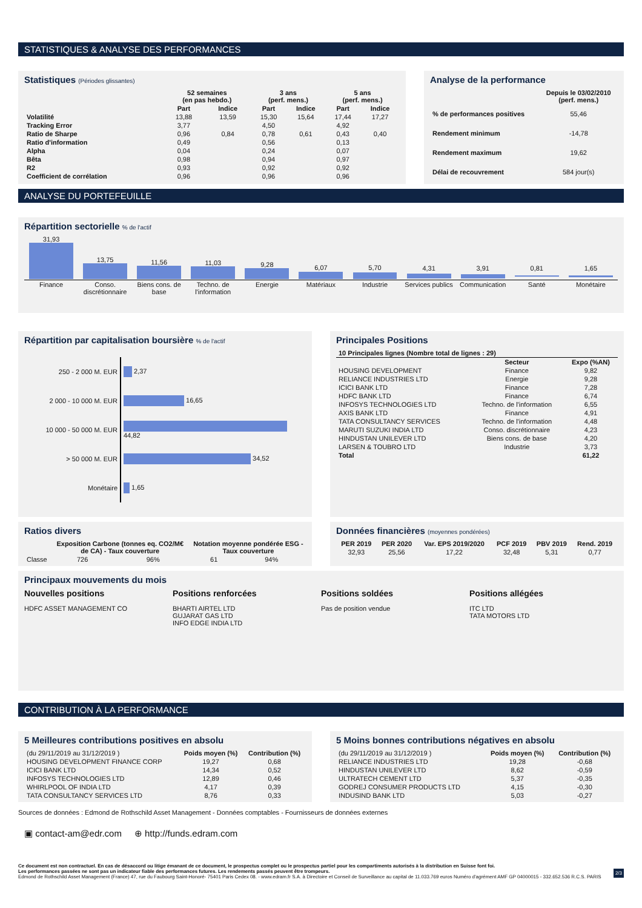STATISTIQUES & ANALYSE DES PERFORMANCES
Statistiques (Périodes glissantes)
| | 52 semaines (en pas hebdo.) | | 3 ans (perf. mens.) | | 5 ans (perf. mens.) | |
| --- | --- | --- | --- | --- | --- | --- |
| | Part | Indice | Part | Indice | Part | Indice |
| Volatilité | 13,88 | 13,59 | 15,30 | 15,64 | 17,44 | 17,27 |
| Tracking Error | 3,77 | | 4,50 | | 4,92 | |
| Ratio de Sharpe | 0,96 | 0,84 | 0,78 | 0,61 | 0,43 | 0,40 |
| Ratio d'information | 0,49 | | 0,56 | | 0,13 | |
| Alpha | 0,04 | | 0,24 | | 0,07 | |
| Bêta | 0,98 | | 0,94 | | 0,97 | |
| R2 | 0,93 | | 0,92 | | 0,92 | |
| Coefficient de corrélation | 0,96 | | 0,96 | | 0,96 | |
Analyse de la performance
| | Depuis le 03/02/2010 (perf. mens.) |
| --- | --- |
| % de performances positives | 55,46 |
| Rendement minimum | -14,78 |
| Rendement maximum | 19,62 |
| Délai de recouvrement | 584 jour(s) |
ANALYSE DU PORTEFEUILLE
Répartition sectorielle % de l'actif
| 31,93 | 13,75 | 11,56 | 11,03 | 9,28 | 6,07 | 5,70 | 4,31 | 3,91 | 0,81 | 1,65 |
| Finance | Conso. discrétionnaire | Biens cons. de base | Techno. de l'information | Energie | Matériaux | Industrie | Services publics | Communication | Santé | Monétaire |
Répartition par capitalisation boursière % de l'actif
| 250 - 2 000 M. EUR | 2,37 |
| 2 000 - 10 000 M. EUR | 16,65 |
| 10 000 - 50 000 M. EUR | 44,82 |
| > 50 000 M. EUR | 34,52 |
| Monétaire | 1,65 |
Principales Positions
| 10 Principales lignes (Nombre total de lignes : 29) | | |
| --- | --- | --- |
| | Secteur | Expo (%AN) |
| HOUSING DEVELOPMENT | Finance | 9,82 |
| RELIANCE INDUSTRIES LTD | Energie | 9,28 |
| ICICI BANK LTD | Finance | 7,28 |
| HDFC BANK LTD | Finance | 6,74 |
| INFOSYS TECHNOLOGIES LTD | Techno. de l'information | 6,55 |
| AXIS BANK LTD | Finance | 4,91 |
| TATA CONSULTANCY SERVICES | Techno. de l'information | 4,48 |
| MARUTI SUZUKI INDIA LTD | Conso. discrétionnaire | 4,23 |
| HINDUSTAN UNILEVER LTD | Biens cons. de base | 4,20 |
| LARSEN & TOUBRO LTD | Industrie | 3,73 |
| Total | | 61,22 |
Ratios divers
| | Exposition Carbone (tonnes eq. CO2/M€ de CA) - Taux couverture | | Notation moyenne pondérée ESG - Taux couverture | |
| --- | --- | --- | --- | --- |
| Classe | 726 | 96% | 61 | 94% |
Données financières (moyennes pondérées)
| PER 2019 | PER 2020 | Var. EPS 2019/2020 | PCF 2019 | PBV 2019 | Rend. 2019 |
| --- | --- | --- | --- | --- | --- |
| 32,93 | 25,56 | 17,22 | 32,48 | 5,31 | 0,77 |
Principaux mouvements du mois
Nouvelles positions
HDFC ASSET MANAGEMENT CO
Positions renforcées
BHARTI AIRTEL LTD
GUJARAT GAS LTD
INFO EDGE INDIA LTD
Positions soldées
Pas de position vendue
Positions allégées
ITC LTD
TATA MOTORS LTD
CONTRIBUTION À LA PERFORMANCE
5 Meilleures contributions positives en absolu
| (du 29/11/2019 au 31/12/2019 ) | Poids moyen (%) | Contribution (%) |
| HOUSING DEVELOPMENT FINANCE CORP | 19,27 | 0,68 |
| ICICI BANK LTD | 14,34 | 0,52 |
| INFOSYS TECHNOLOGIES LTD | 12,89 | 0,46 |
| WHIRLPOOL OF INDIA LTD | 4,17 | 0,39 |
| TATA CONSULTANCY SERVICES LTD | 8,76 | 0,33 |
5 Moins bonnes contributions négatives en absolu
| (du 29/11/2019 au 31/12/2019 ) | Poids moyen (%) | Contribution (%) |
| RELIANCE INDUSTRIES LTD | 19,28 | -0,68 |
| HINDUSTAN UNILEVER LTD | 8,62 | -0,59 |
| ULTRATECH CEMENT LTD | 5,37 | -0,35 |
| GODREJ CONSUMER PRODUCTS LTD | 4,15 | -0,30 |
| INDUSIND BANK LTD | 5,03 | -0,27 |
Sources de données : Edmond de Rothschild Asset Management - Données comptables - Fournisseurs de données externes
▣ contact-am@edr.com ⊕ http://funds.edram.com
Ce document est non contractuel. En cas de désaccord ou litige émanant de ce document, le prospectus complet ou le prospectus partiel pour les compartiments autorisés à la distribution en Suisse font foi.
Les performances passées ne sont pas un indicateur fiable des performances futures. Les rendements passés peuvent être trompeurs. 2/3
Edmond de Rothschild Asset Management (France) 47, rue du Faubourg Saint-Honoré- 75401 Paris Cedex 08. - www.edram.fr S.A. à Directoire et Conseil de Surveillance au capital de 11.033.769 euros Numéro d'agrément AMF GP 04000015 - 332.652.536 R.C.S. PARIS